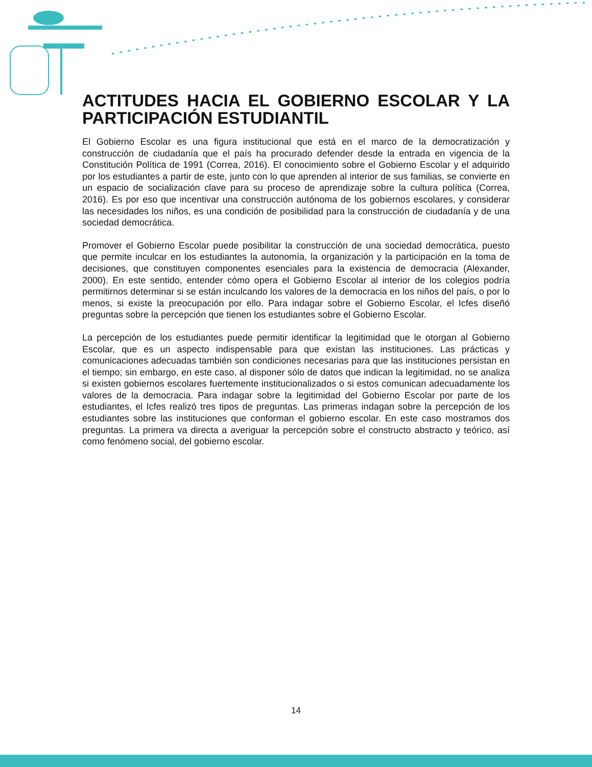ACTITUDES HACIA EL GOBIERNO ESCOLAR Y LA PARTICIPACIÓN ESTUDIANTIL
El Gobierno Escolar es una figura institucional que está en el marco de la democratización y construcción de ciudadanía que el país ha procurado defender desde la entrada en vigencia de la Constitución Política de 1991 (Correa, 2016). El conocimiento sobre el Gobierno Escolar y el adquirido por los estudiantes a partir de este, junto con lo que aprenden al interior de sus familias, se convierte en un espacio de socialización clave para su proceso de aprendizaje sobre la cultura política (Correa, 2016). Es por eso que incentivar una construcción autónoma de los gobiernos escolares, y considerar las necesidades los niños, es una condición de posibilidad para la construcción de ciudadanía y de una sociedad democrática.
Promover el Gobierno Escolar puede posibilitar la construcción de una sociedad democrática, puesto que permite inculcar en los estudiantes la autonomía, la organización y la participación en la toma de decisiones, que constituyen componentes esenciales para la existencia de democracia (Alexander, 2000). En este sentido, entender cómo opera el Gobierno Escolar al interior de los colegios podría permitirnos determinar si se están inculcando los valores de la democracia en los niños del país, o por lo menos, si existe la preocupación por ello. Para indagar sobre el Gobierno Escolar, el Icfes diseñó preguntas sobre la percepción que tienen los estudiantes sobre el Gobierno Escolar.
La percepción de los estudiantes puede permitir identificar la legitimidad que le otorgan al Gobierno Escolar, que es un aspecto indispensable para que existan las instituciones. Las prácticas y comunicaciones adecuadas también son condiciones necesarias para que las instituciones persistan en el tiempo; sin embargo, en este caso, al disponer sólo de datos que indican la legitimidad, no se analiza si existen gobiernos escolares fuertemente institucionalizados o si estos comunican adecuadamente los valores de la democracia. Para indagar sobre la legitimidad del Gobierno Escolar por parte de los estudiantes, el Icfes realizó tres tipos de preguntas. Las primeras indagan sobre la percepción de los estudiantes sobre las instituciones que conforman el gobierno escolar. En este caso mostramos dos preguntas. La primera va directa a averiguar la percepción sobre el constructo abstracto y teórico, así como fenómeno social, del gobierno escolar.
14